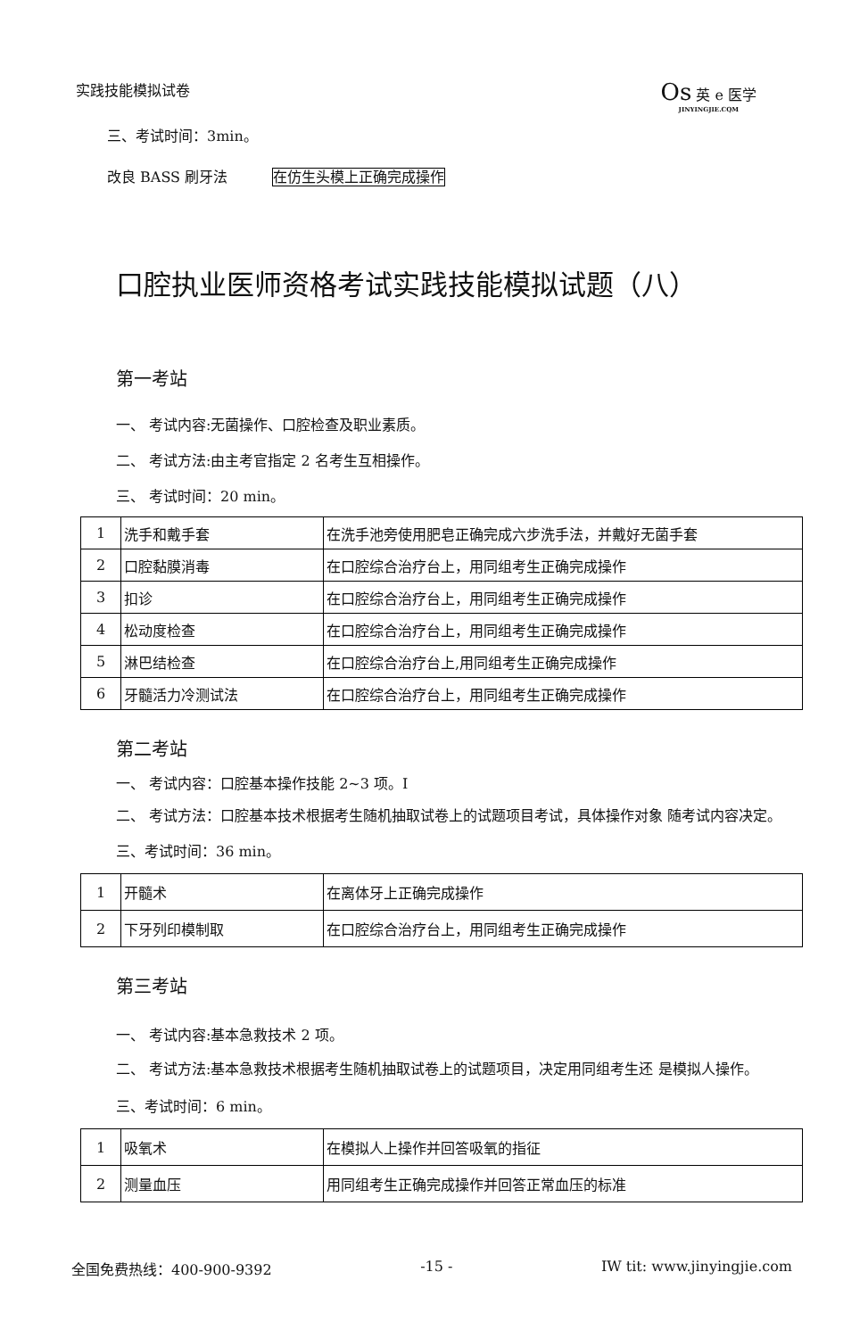实践技能模拟试卷
Os 英 e 医学
JINYINGJIE.CQM
三、考试时间：3min。
改良 BASS 刷牙法 在仿生头模上正确完成操作
口腔执业医师资格考试实践技能模拟试题（八）
第一考站
一、 考试内容:无菌操作、口腔检查及职业素质。
二、 考试方法:由主考官指定 2 名考生互相操作。
三、 考试时间：20 min。
| 1 | 洗手和戴手套 | 在洗手池旁使用肥皂正确完成六步洗手法，并戴好无菌手套 |
| 2 | 口腔黏膜消毒 | 在口腔综合治疗台上，用同组考生正确完成操作 |
| 3 | 扣诊 | 在口腔综合治疗台上，用同组考生正确完成操作 |
| 4 | 松动度检查 | 在口腔综合治疗台上，用同组考生正确完成操作 |
| 5 | 淋巴结检查 | 在口腔综合治疗台上,用同组考生正确完成操作 |
| 6 | 牙髓活力冷测试法 | 在口腔综合治疗台上，用同组考生正确完成操作 |
第二考站
一、 考试内容：口腔基本操作技能 2~3 项。I
二、 考试方法：口腔基本技术根据考生随机抽取试卷上的试题项目考试，具体操作对象 随考试内容决定。
三、考试时间：36 min。
| 1 | 开髓术 | 在离体牙上正确完成操作 |
| 2 | 下牙列印模制取 | 在口腔综合治疗台上，用同组考生正确完成操作 |
第三考站
一、 考试内容:基本急救技术 2 项。
二、 考试方法:基本急救技术根据考生随机抽取试卷上的试题项目，决定用同组考生还 是模拟人操作。
三、考试时间：6 min。
| 1 | 吸氧术 | 在模拟人上操作并回答吸氧的指征 |
| 2 | 测量血压 | 用同组考生正确完成操作并回答正常血压的标准 |
全国免费热线：400-900-9392 -15 - IW tit: www.jinyingjie.com